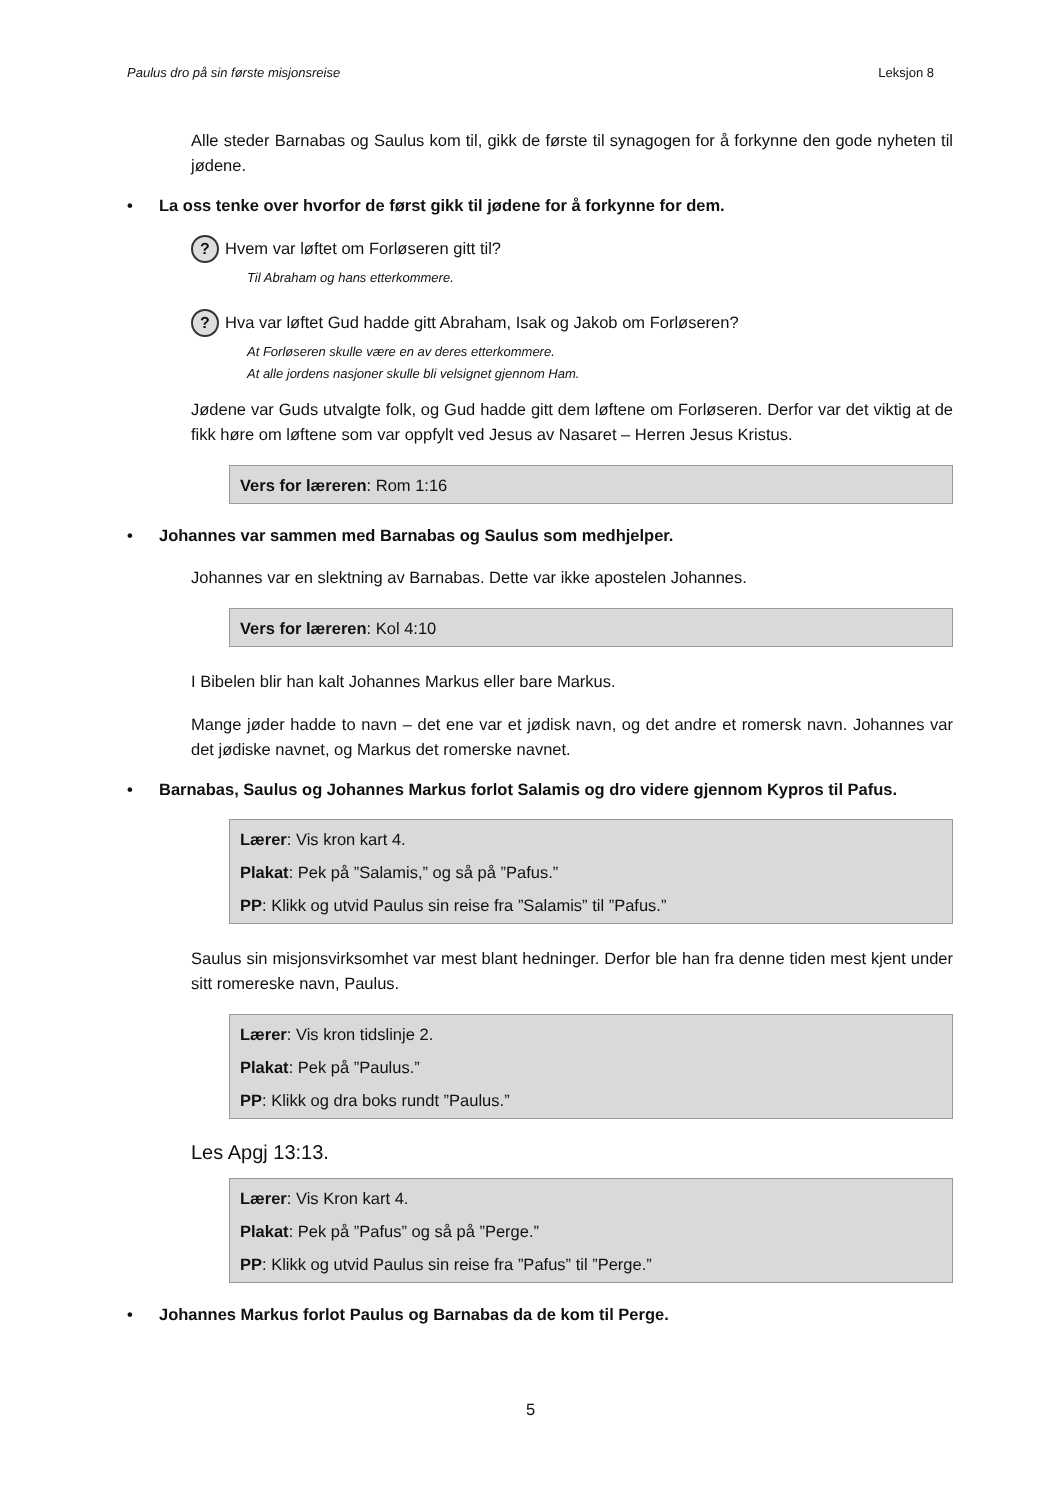Paulus dro på sin første misjonsreise Leksjon 8
Alle steder Barnabas og Saulus kom til, gikk de første til synagogen for å forkynne den gode nyheten til jødene.
• La oss tenke over hvorfor de først gikk til jødene for å forkynne for dem.
? Hvem var løftet om Forløseren gitt til?
Til Abraham og hans etterkommere.
? Hva var løftet Gud hadde gitt Abraham, Isak og Jakob om Forløseren?
At Forløseren skulle være en av deres etterkommere.
At alle jordens nasjoner skulle bli velsignet gjennom Ham.
Jødene var Guds utvalgte folk, og Gud hadde gitt dem løftene om Forløseren. Derfor var det viktig at de fikk høre om løftene som var oppfylt ved Jesus av Nasaret – Herren Jesus Kristus.
Vers for læreren: Rom 1:16
• Johannes var sammen med Barnabas og Saulus som medhjelper.
Johannes var en slektning av Barnabas. Dette var ikke apostelen Johannes.
Vers for læreren: Kol 4:10
I Bibelen blir han kalt Johannes Markus eller bare Markus.
Mange jøder hadde to navn – det ene var et jødisk navn, og det andre et romersk navn. Johannes var det jødiske navnet, og Markus det romerske navnet.
• Barnabas, Saulus og Johannes Markus forlot Salamis og dro videre gjennom Kypros til Pafus.
Lærer: Vis kron kart 4.
Plakat: Pek på ”Salamis,” og så på ”Pafus.”
PP: Klikk og utvid Paulus sin reise fra ”Salamis” til ”Pafus.”
Saulus sin misjonsvirksomhet var mest blant hedninger. Derfor ble han fra denne tiden mest kjent under sitt romereske navn, Paulus.
Lærer: Vis kron tidslinje 2.
Plakat: Pek på ”Paulus.”
PP: Klikk og dra boks rundt ”Paulus.”
Les Apgj 13:13.
Lærer: Vis Kron kart 4.
Plakat: Pek på ”Pafus” og så på ”Perge.”
PP: Klikk og utvid Paulus sin reise fra ”Pafus” til ”Perge.”
• Johannes Markus forlot Paulus og Barnabas da de kom til Perge.
5